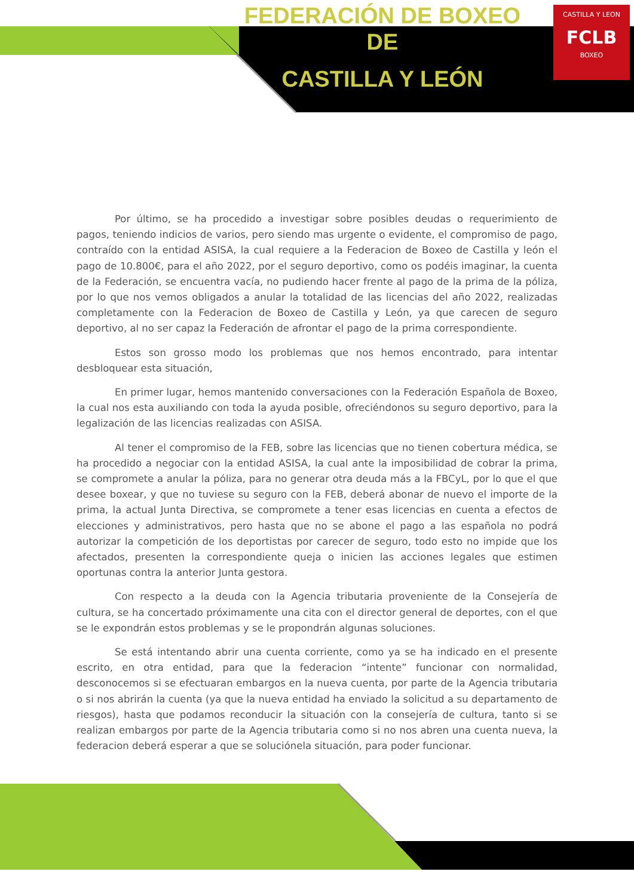CASTILLA Y LEON
FCLB
BOXEO
FEDERACIÓN DE BOXEO DE
CASTILLA Y LEÓN
Por último, se ha procedido a investigar sobre posibles deudas o requerimiento de pagos, teniendo indicios de varios, pero siendo mas urgente o evidente, el compromiso de pago, contraído con la entidad ASISA, la cual requiere a la Federacion de Boxeo de Castilla y león el pago de 10.800€, para el año 2022, por el seguro deportivo, como os podéis imaginar, la cuenta de la Federación, se encuentra vacía, no pudiendo hacer frente al pago de la prima de la póliza, por lo que nos vemos obligados a anular la totalidad de las licencias del año 2022, realizadas completamente con la Federacion de Boxeo de Castilla y León, ya que carecen de seguro deportivo, al no ser capaz la Federación de afrontar el pago de la prima correspondiente.
Estos son grosso modo los problemas que nos hemos encontrado, para intentar desbloquear esta situación,
En primer lugar, hemos mantenido conversaciones con la Federación Española de Boxeo, la cual nos esta auxiliando con toda la ayuda posible, ofreciéndonos su seguro deportivo, para la legalización de las licencias realizadas con ASISA.
Al tener el compromiso de la FEB, sobre las licencias que no tienen cobertura médica, se ha procedido a negociar con la entidad ASISA, la cual ante la imposibilidad de cobrar la prima, se compromete a anular la póliza, para no generar otra deuda más a la FBCyL, por lo que el que desee boxear, y que no tuviese su seguro con la FEB, deberá abonar de nuevo el importe de la prima, la actual Junta Directiva, se compromete a tener esas licencias en cuenta a efectos de elecciones y administrativos, pero hasta que no se abone el pago a las española no podrá autorizar la competición de los deportistas por carecer de seguro, todo esto no impide que los afectados, presenten la correspondiente queja o inicien las acciones legales que estimen oportunas contra la anterior Junta gestora.
Con respecto a la deuda con la Agencia tributaria proveniente de la Consejería de cultura, se ha concertado próximamente una cita con el director general de deportes, con el que se le expondrán estos problemas y se le propondrán algunas soluciones.
Se está intentando abrir una cuenta corriente, como ya se ha indicado en el presente escrito, en otra entidad, para que la federacion “intente” funcionar con normalidad, desconocemos si se efectuaran embargos en la nueva cuenta, por parte de la Agencia tributaria o si nos abrirán la cuenta (ya que la nueva entidad ha enviado la solicitud a su departamento de riesgos), hasta que podamos reconducir la situación con la consejería de cultura, tanto si se realizan embargos por parte de la Agencia tributaria como si no nos abren una cuenta nueva, la federacion deberá esperar a que se soluciónela situación, para poder funcionar.